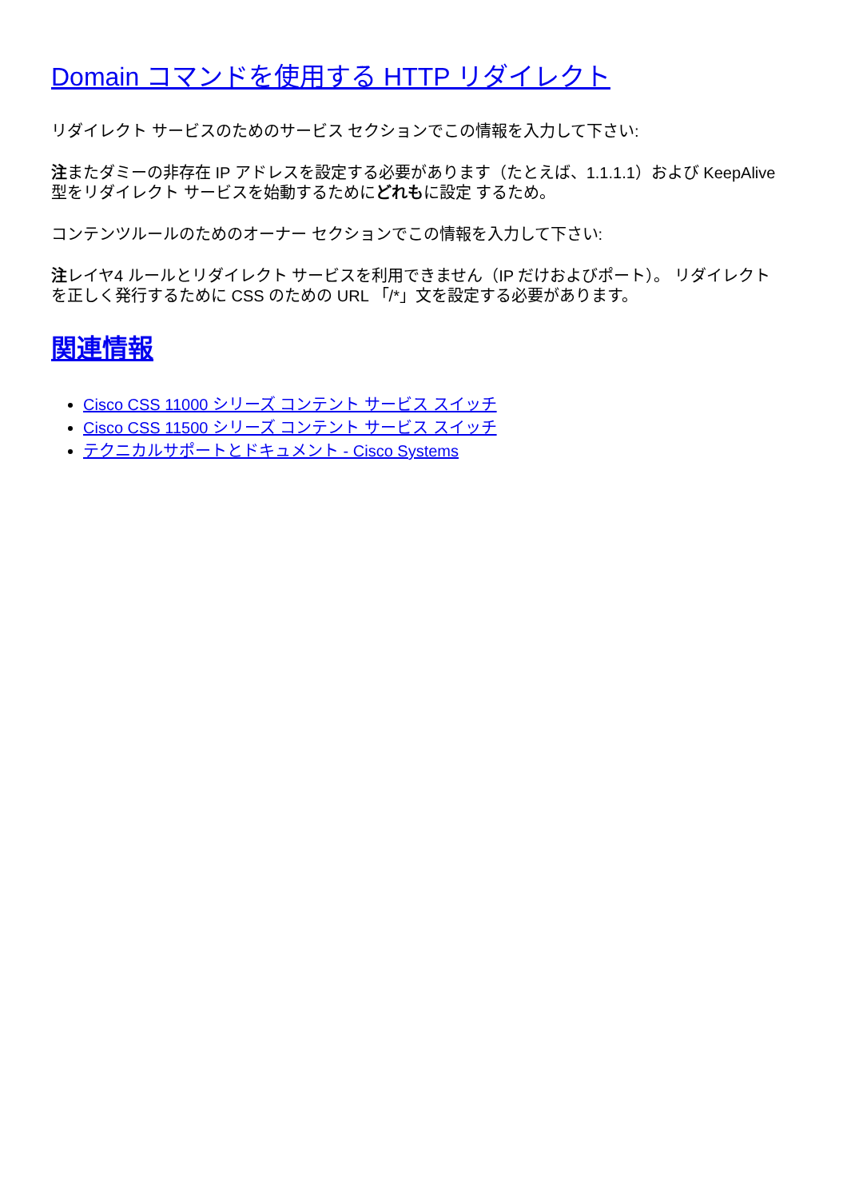Domain コマンドを使用する HTTP リダイレクト
リダイレクト サービスのためのサービス セクションでこの情報を入力して下さい:
注またダミーの非存在 IP アドレスを設定する必要があります（たとえば、1.1.1.1）および KeepAlive型をリダイレクト サービスを始動するためにどれもに設定 するため。
コンテンツルールのためのオーナー セクションでこの情報を入力して下さい:
注レイヤ4 ルールとリダイレクト サービスを利用できません（IP だけおよびポート）。 リダイレクトを正しく発行するために CSS のための URL 「/*」文を設定する必要があります。
関連情報
Cisco CSS 11000 シリーズ コンテント サービス スイッチ
Cisco CSS 11500 シリーズ コンテント サービス スイッチ
テクニカルサポートとドキュメント - Cisco Systems